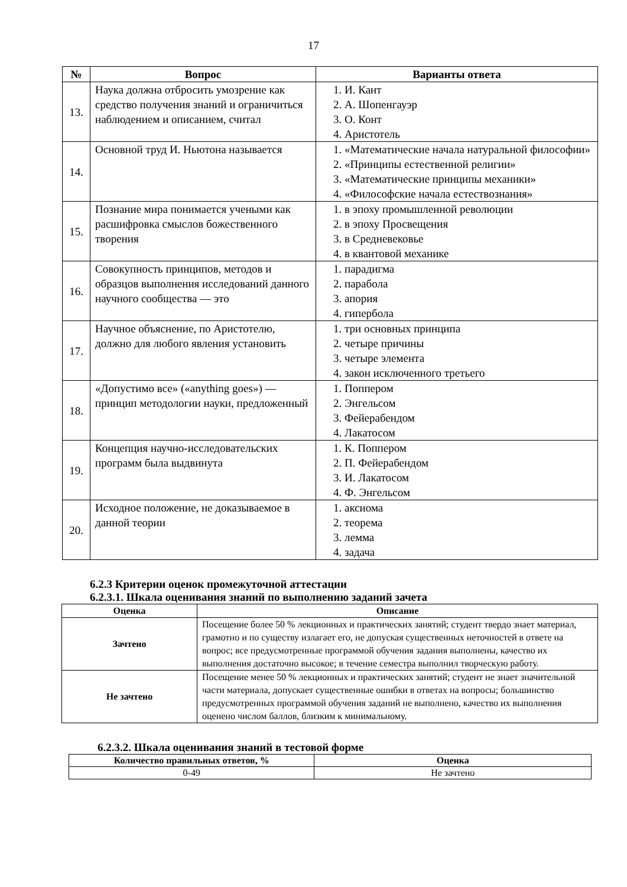17
| № | Вопрос | Варианты ответа |
| --- | --- | --- |
| 13. | Наука должна отбросить умозрение как средство получения знаний и ограничиться наблюдением и описанием, считал | 1. И. Кант 2. А. Шопенгауэр 3. О. Конт 4. Аристотель |
| 14. | Основной труд И. Ньютона называется | 1. «Математические начала натуральной философии» 2. «Принципы естественной религии» 3. «Математические принципы механики» 4. «Философские начала естествознания» |
| 15. | Познание мира понимается учеными как расшифровка смыслов божественного творения | 1. в эпоху промышленной революции 2. в эпоху Просвещения 3. в Средневековье 4. в квантовой механике |
| 16. | Совокупность принципов, методов и образцов выполнения исследований данного научного сообщества — это | 1. парадигма 2. парабола 3. апория 4. гипербола |
| 17. | Научное объяснение, по Аристотелю, должно для любого явления установить | 1. три основных принципа 2. четыре причины 3. четыре элемента 4. закон исключенного третьего |
| 18. | «Допустимо все» («anything goes») — принцип методологии науки, предложенный | 1. Поппером 2. Энгельсом 3. Фейерабендом 4. Лакатосом |
| 19. | Концепция научно-исследовательских программ была выдвинута | 1. К. Поппером 2. П. Фейерабендом 3. И. Лакатосом 4. Ф. Энгельсом |
| 20. | Исходное положение, не доказываемое в данной теории | 1. аксиома 2. теорема 3. лемма 4. задача |
6.2.3 Критерии оценок промежуточной аттестации
6.2.3.1. Шкала оценивания знаний по выполнению заданий зачета
| Оценка | Описание |
| --- | --- |
| Зачтено | Посещение более 50 % лекционных и практических занятий; студент твердо знает материал, грамотно и по существу излагает его, не допуская существенных неточностей в ответе на вопрос; все предусмотренные программой обучения задания выполнены, качество их выполнения достаточно высокое; в течение семестра выполнил творческую работу. |
| Не зачтено | Посещение менее 50 % лекционных и практических занятий; студент не знает значительной части материала, допускает существенные ошибки в ответах на вопросы; большинство предусмотренных программой обучения заданий не выполнено, качество их выполнения оценено числом баллов, близким к минимальному. |
6.2.3.2. Шкала оценивания знаний в тестовой форме
| Количество правильных ответов, % | Оценка |
| --- | --- |
| 0-49 | Не зачтено |